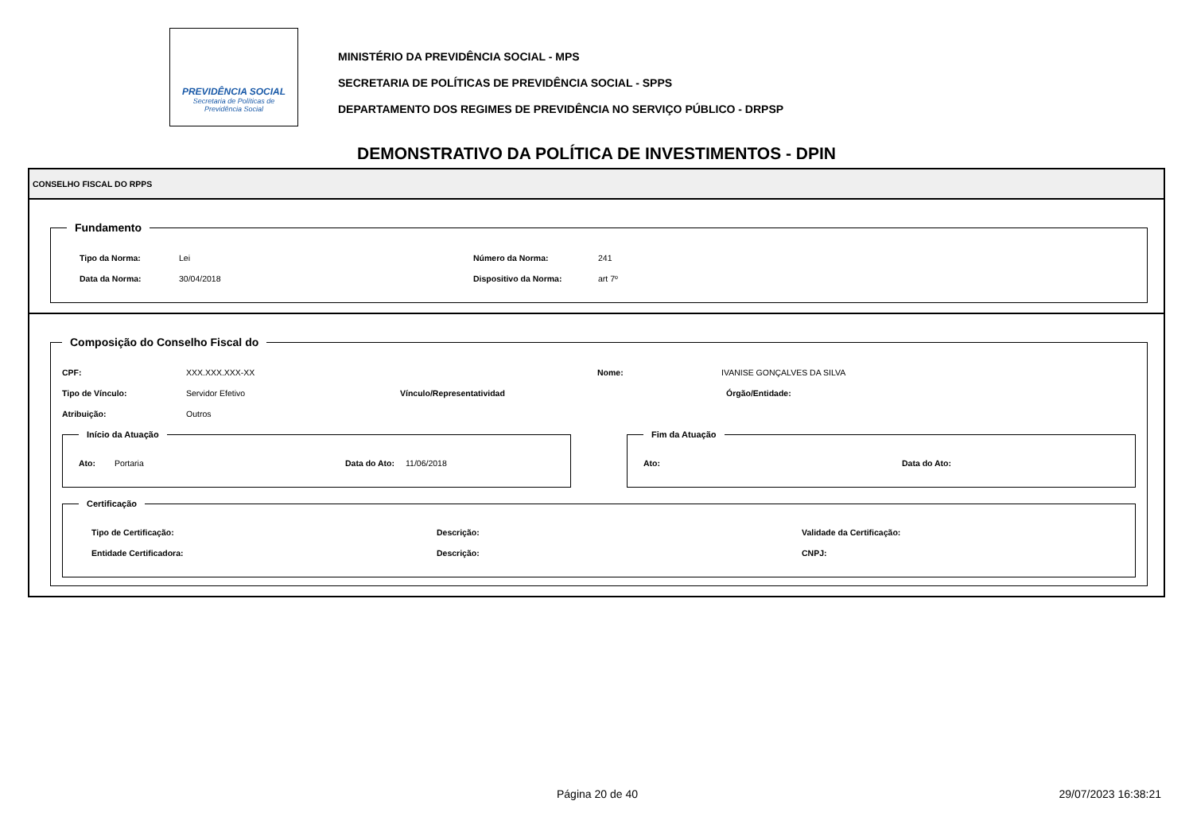PREVIDÊNCIA SOCIAL
Secretaria de Políticas de
Previdência Social
MINISTÉRIO DA PREVIDÊNCIA SOCIAL - MPS
SECRETARIA DE POLÍTICAS DE PREVIDÊNCIA SOCIAL - SPPS
DEPARTAMENTO DOS REGIMES DE PREVIDÊNCIA NO SERVIÇO PÚBLICO - DRPSP
DEMONSTRATIVO DA POLÍTICA DE INVESTIMENTOS - DPIN
CONSELHO FISCAL DO RPPS
Fundamento
Tipo da Norma: Lei Número da Norma: 241
Data da Norma: 30/04/2018 Dispositivo da Norma: art 7º
Composição do Conselho Fiscal do
CPF: XXX.XXX.XXX-XX Nome: IVANISE GONÇALVES DA SILVA
Tipo de Vínculo: Servidor Efetivo Vínculo/Representatividad Órgão/Entidade:
Atribuição: Outros
Início da Atuação
Ato: Portaria Data do Ato: 11/06/2018
Fim da Atuação
Ato: Data do Ato:
Certificação
Tipo de Certificação: Descrição: Validade da Certificação:
Entidade Certificadora: Descrição: CNPJ:
Página 20 de 40 29/07/2023 16:38:21